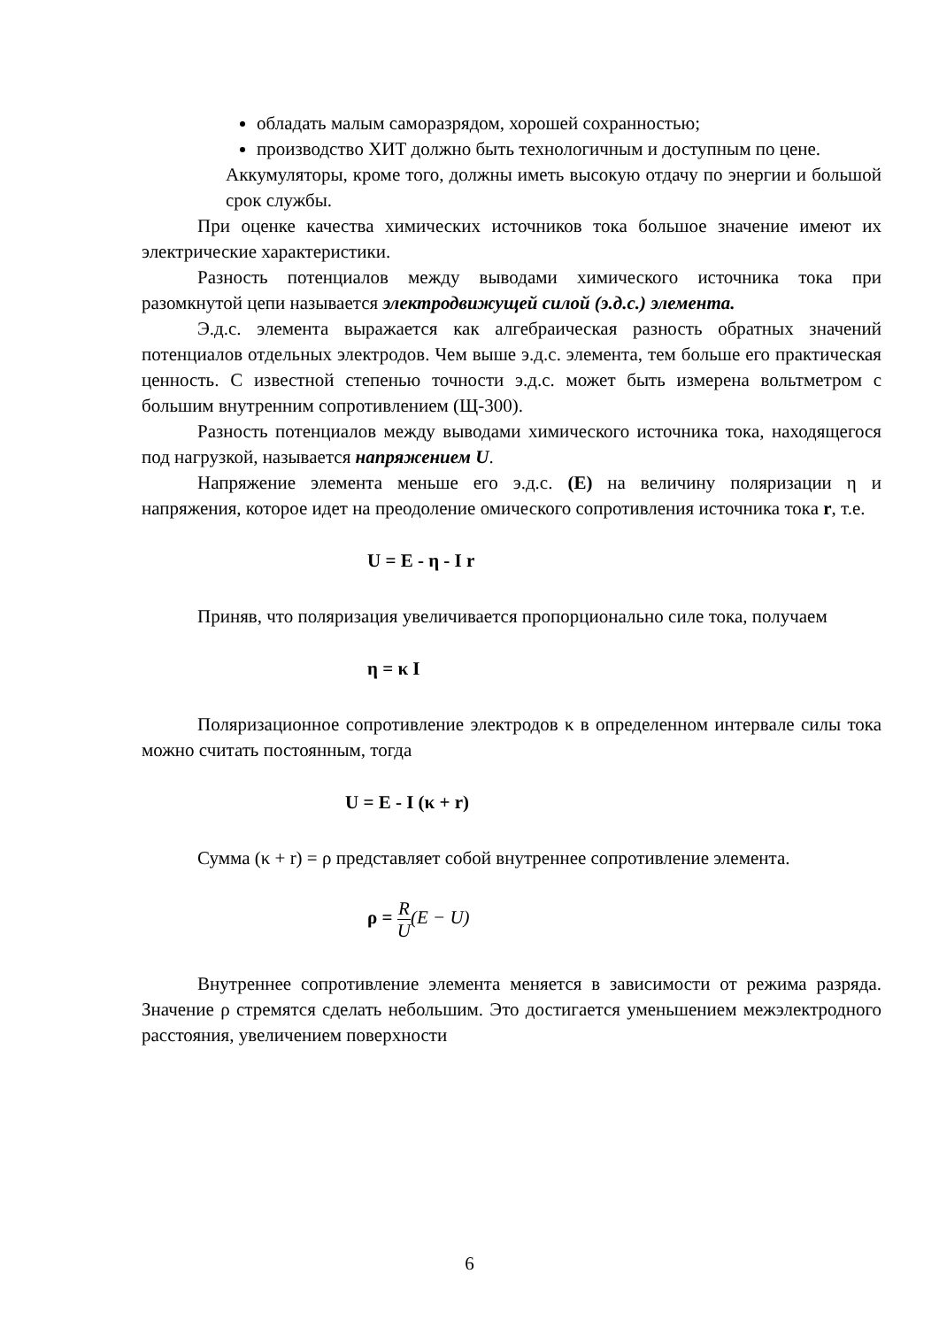обладать малым саморазрядом, хорошей сохранностью;
производство ХИТ должно быть технологичным и доступным по цене.
Аккумуляторы, кроме того, должны иметь высокую отдачу по энергии и большой срок службы.
При оценке качества химических источников тока большое значение имеют их электрические характеристики.
Разность потенциалов между выводами химического источника тока при разомкнутой цепи называется электродвижущей силой (э.д.с.) элемента.
Э.д.с. элемента выражается как алгебраическая разность обратных значений потенциалов отдельных электродов. Чем выше э.д.с. элемента, тем больше его практическая ценность. С известной степенью точности э.д.с. может быть измерена вольтметром с большим внутренним сопротивлением (Щ-300).
Разность потенциалов между выводами химического источника тока, находящегося под нагрузкой, называется напряжением U.
Напряжение элемента меньше его э.д.с. (Е) на величину поляризации η и напряжения, которое идет на преодоление омического сопротивления источника тока r, т.е.
U = E - η - I r
Приняв, что поляризация увеличивается пропорционально силе тока, получаем
η = κ I
Поляризационное сопротивление электродов κ в определенном интервале силы тока можно считать постоянным, тогда
U = E - I (κ + r)
Сумма (κ + r) = ρ представляет собой внутреннее сопротивление элемента.
ρ = R U(E − U)
Внутреннее сопротивление элемента меняется в зависимости от режима разряда. Значение ρ стремятся сделать небольшим. Это достигается уменьшением межэлектродного расстояния, увеличением поверхности
6